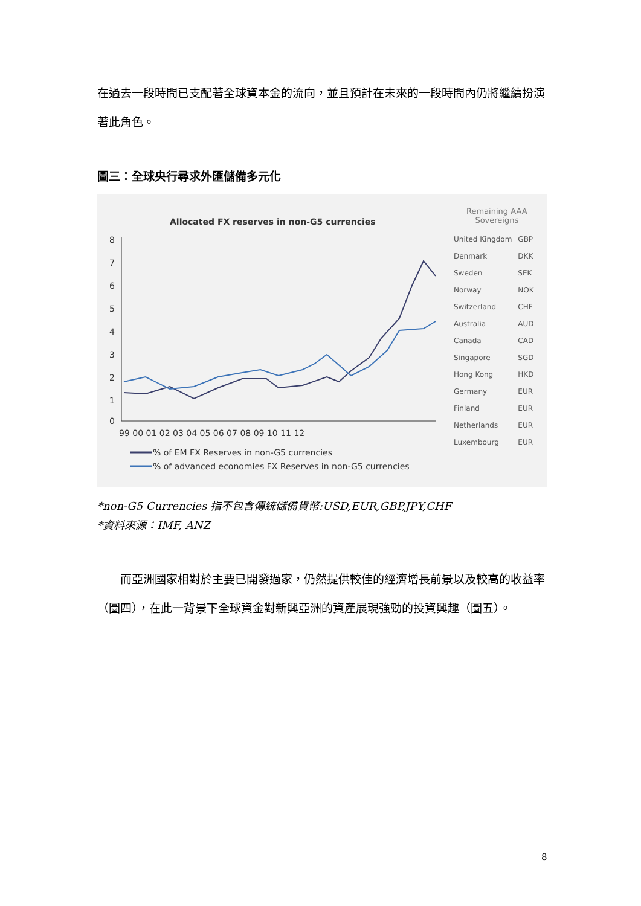在過去一段時間已支配著全球資本金的流向，並且預計在未來的一段時間內仍將繼續扮演著此角色。
圖三：全球央行尋求外匯儲備多元化
Allocated FX reserves in non-G5 currencies
8
7
6
5
4
3
2
1
0
99 00 01 02 03 04 05 06 07 08 09 10 11 12
% of EM FX Reserves in non-G5 currencies
% of advanced economies FX Reserves in non-G5 currencies
Remaining AAA
Sovereigns
| United Kingdom | GBP |
| Denmark | DKK |
| Sweden | SEK |
| Norway | NOK |
| Switzerland | CHF |
| Australia | AUD |
| Canada | CAD |
| Singapore | SGD |
| Hong Kong | HKD |
| Germany | EUR |
| Finland | EUR |
| Netherlands | EUR |
| Luxembourg | EUR |
*non-G5 Currencies 指不包含傳統儲備貨幣:USD,EUR,GBP,JPY,CHF
*資料來源：IMF, ANZ
　　而亞洲國家相對於主要已開發過家，仍然提供較佳的經濟增長前景以及較高的收益率（圖四），在此一背景下全球資金對新興亞洲的資產展現強勁的投資興趣（圖五）。
8